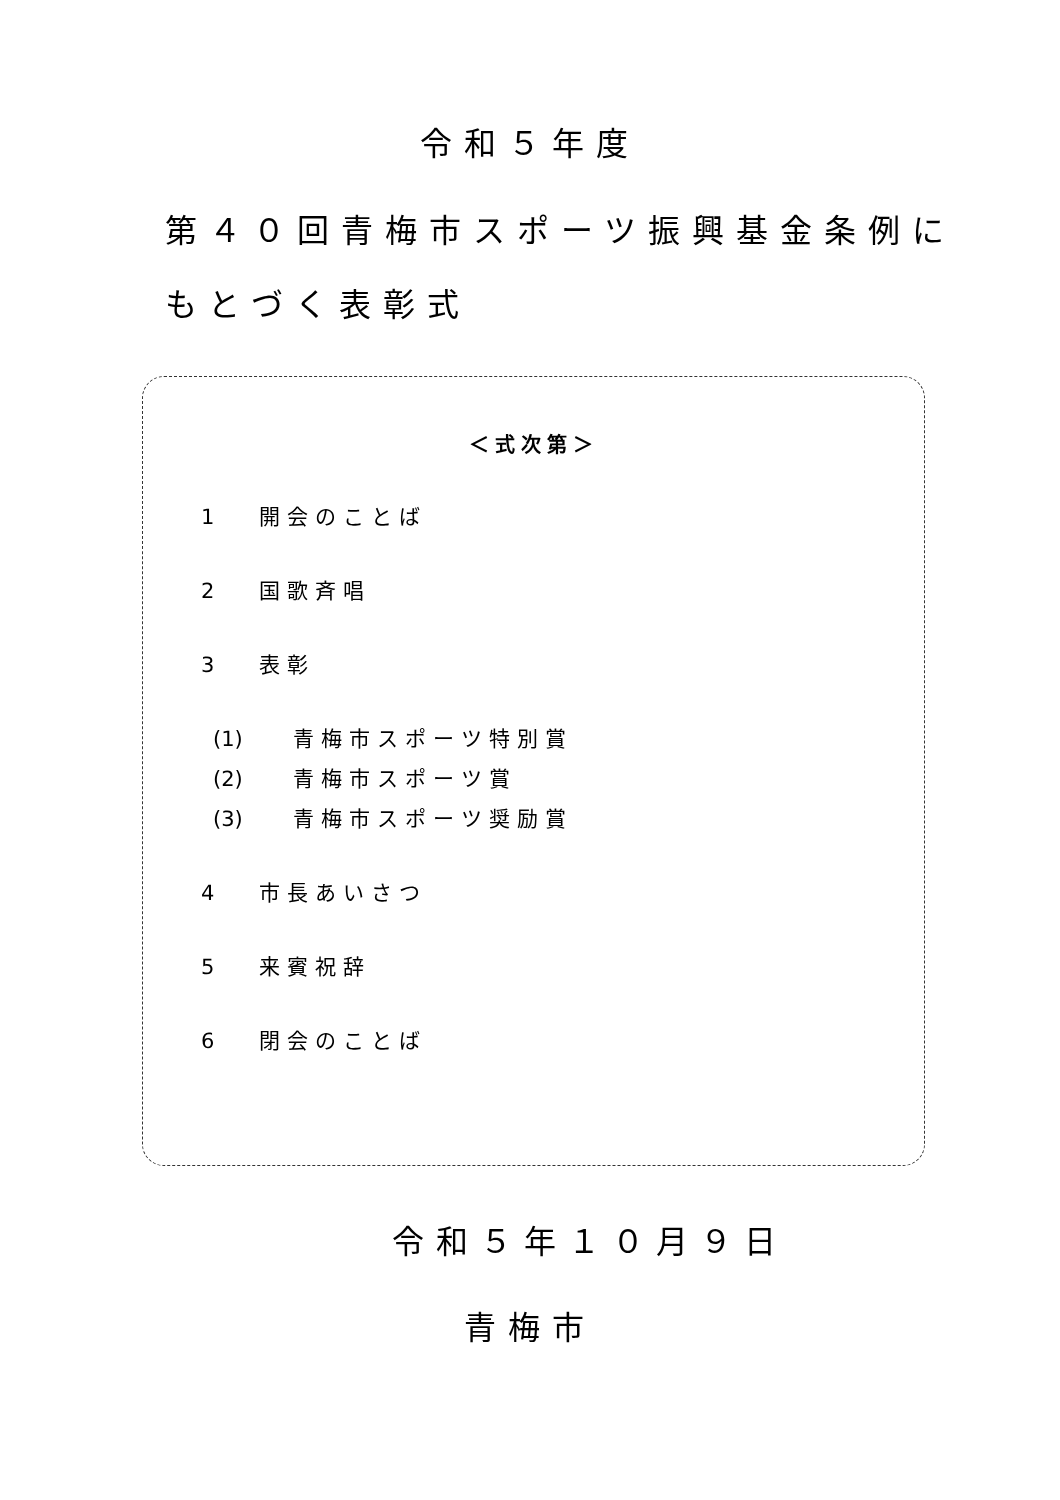令和５年度
第４０回青梅市スポーツ振興基金条例に
もとづく表彰式
＜式次第＞
1 開会のことば
2 国歌斉唱
3 表彰
(1) 青梅市スポーツ特別賞
(2) 青梅市スポーツ賞
(3) 青梅市スポーツ奨励賞
4 市長あいさつ
5 来賓祝辞
6 閉会のことば
令和５年１０月９日
青梅市